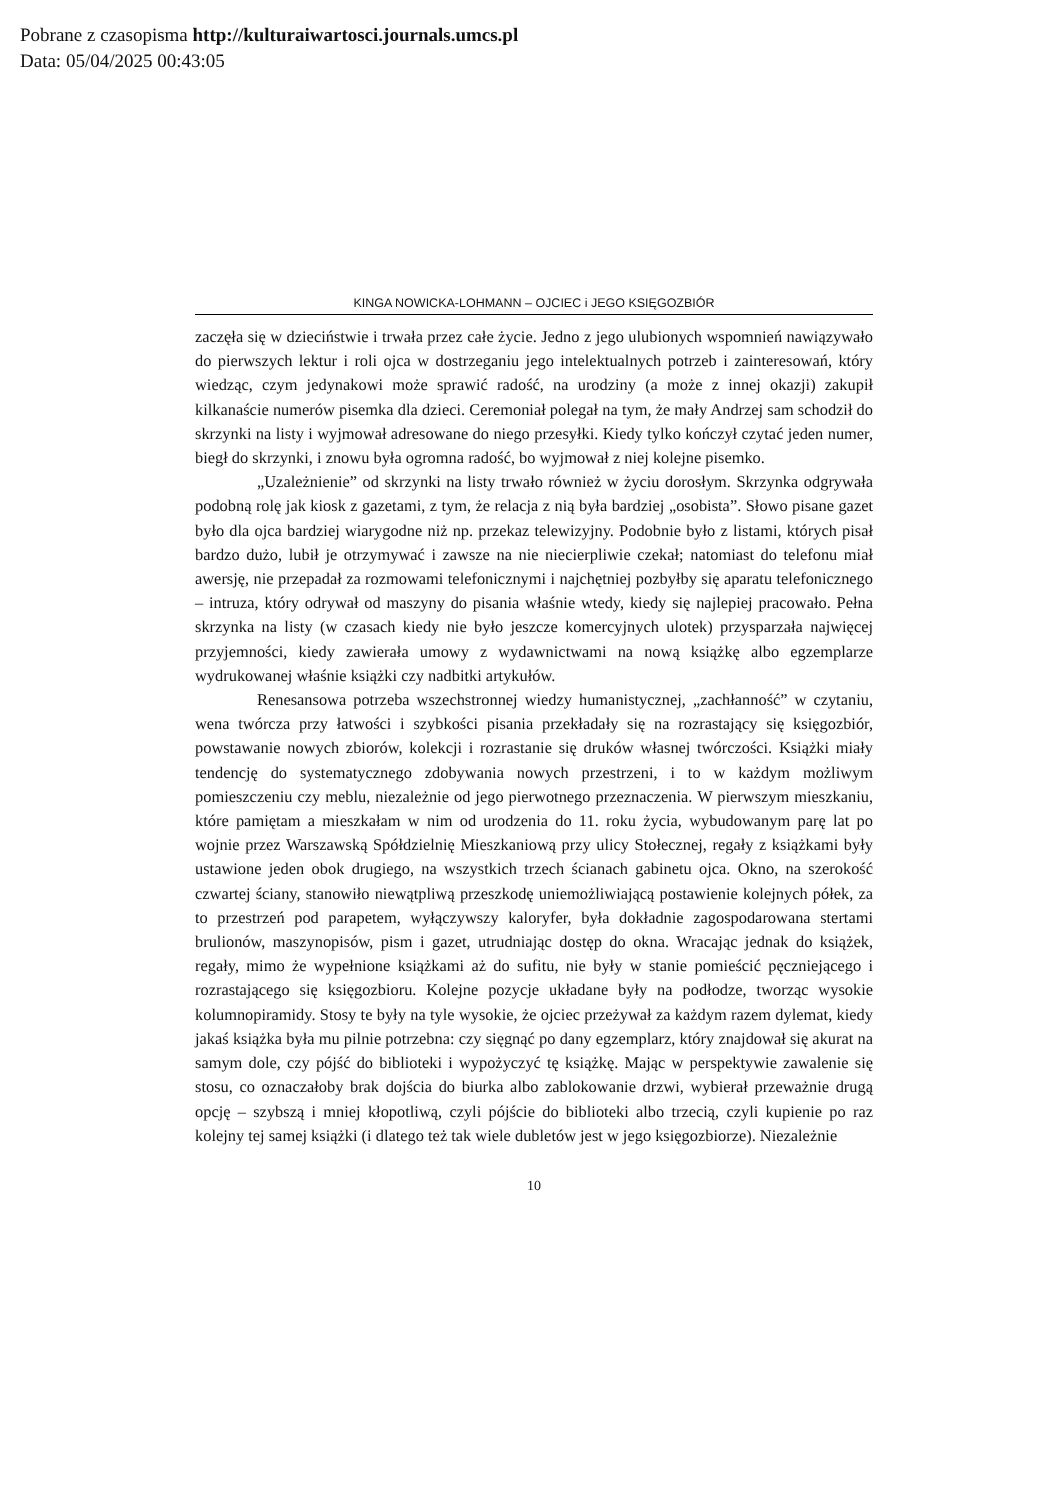Pobrane z czasopisma http://kulturaiwartosci.journals.umcs.pl
Data: 05/04/2025 00:43:05
KINGA NOWICKA-LOHMANN – OJCIEC i JEGO KSIĘGOZBIÓR
zaczęła się w dzieciństwie i trwała przez całe życie. Jedno z jego ulubionych wspomnień nawiązywało do pierwszych lektur i roli ojca w dostrzeganiu jego intelektualnych potrzeb i zainteresowań, który wiedząc, czym jedynakowi może sprawić radość, na urodziny (a może z innej okazji) zakupił kilkanaście numerów pisemka dla dzieci. Ceremoniał polegał na tym, że mały Andrzej sam schodził do skrzynki na listy i wyjmował adresowane do niego przesyłki. Kiedy tylko kończył czytać jeden numer, biegł do skrzynki, i znowu była ogromna radość, bo wyjmował z niej kolejne pisemko.
„Uzależnienie” od skrzynki na listy trwało również w życiu dorosłym. Skrzynka odgrywała podobną rolę jak kiosk z gazetami, z tym, że relacja z nią była bardziej „osobista”. Słowo pisane gazet było dla ojca bardziej wiarygodne niż np. przekaz telewizyjny. Podobnie było z listami, których pisał bardzo dużo, lubił je otrzymywać i zawsze na nie niecierpliwie czekał; natomiast do telefonu miał awersję, nie przepadał za rozmowami telefonicznymi i najchętniej pozbyłby się aparatu telefonicznego – intruza, który odrywał od maszyny do pisania właśnie wtedy, kiedy się najlepiej pracowało. Pełna skrzynka na listy (w czasach kiedy nie było jeszcze komercyjnych ulotek) przysparzała najwięcej przyjemności, kiedy zawierała umowy z wydawnictwami na nową książkę albo egzemplarze wydrukowanej właśnie książki czy nadbitki artykułów.
Renesansowa potrzeba wszechstronnej wiedzy humanistycznej, „zachłanność” w czytaniu, wena twórcza przy łatwości i szybkości pisania przekładały się na rozrastający się księgozbiór, powstawanie nowych zbiorów, kolekcji i rozrastanie się druków własnej twórczości. Książki miały tendencję do systematycznego zdobywania nowych przestrzeni, i to w każdym możliwym pomieszczeniu czy meblu, niezależnie od jego pierwotnego przeznaczenia. W pierwszym mieszkaniu, które pamiętam a mieszkałam w nim od urodzenia do 11. roku życia, wybudowanym parę lat po wojnie przez Warszawską Spółdzielnię Mieszkaniową przy ulicy Stołecznej, regały z książkami były ustawione jeden obok drugiego, na wszystkich trzech ścianach gabinetu ojca. Okno, na szerokość czwartej ściany, stanowiło niewątpliwą przeszkodę uniemożliwiającą postawienie kolejnych półek, za to przestrzeń pod parapetem, wyłączywszy kaloryfer, była dokładnie zagospodarowana stertami brulionów, maszynopisów, pism i gazet, utrudniając dostęp do okna. Wracając jednak do książek, regały, mimo że wypełnione książkami aż do sufitu, nie były w stanie pomieścić pęczniejącego i rozrastającego się księgozbioru. Kolejne pozycje układane były na podłodze, tworząc wysokie kolumnopiramidy. Stosy te były na tyle wysokie, że ojciec przeżywał za każdym razem dylemat, kiedy jakaś książka była mu pilnie potrzebna: czy sięgnąć po dany egzemplarz, który znajdował się akurat na samym dole, czy pójść do biblioteki i wypożyczyć tę książkę. Mając w perspektywie zawalenie się stosu, co oznaczałoby brak dojścia do biurka albo zablokowanie drzwi, wybierał przeważnie drugą opcję – szybszą i mniej kłopotliwą, czyli pójście do biblioteki albo trzecią, czyli kupienie po raz kolejny tej samej książki (i dlatego też tak wiele dubletów jest w jego księgozbiorze). Niezależnie
10